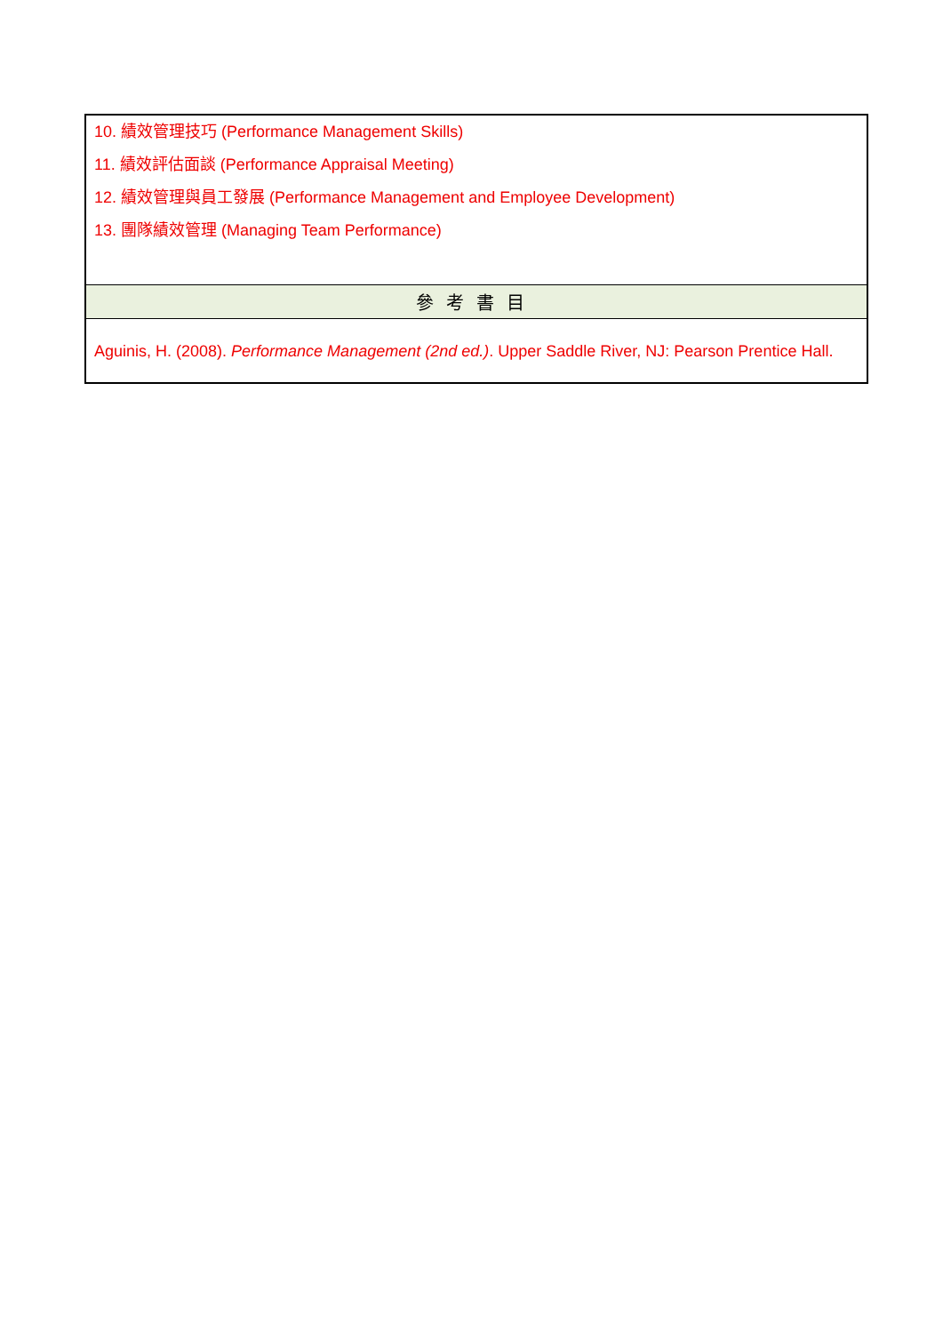| 10. 績效管理技巧 (Performance Management Skills) 11. 績效評估面談 (Performance Appraisal Meeting) 12. 績效管理與員工發展 (Performance Management and Employee Development) 13. 團隊績效管理 (Managing Team Performance) |
| 參考書目 |
| Aguinis, H. (2008). Performance Management (2nd ed.) . Upper Saddle River, NJ: Pearson Prentice Hall. |